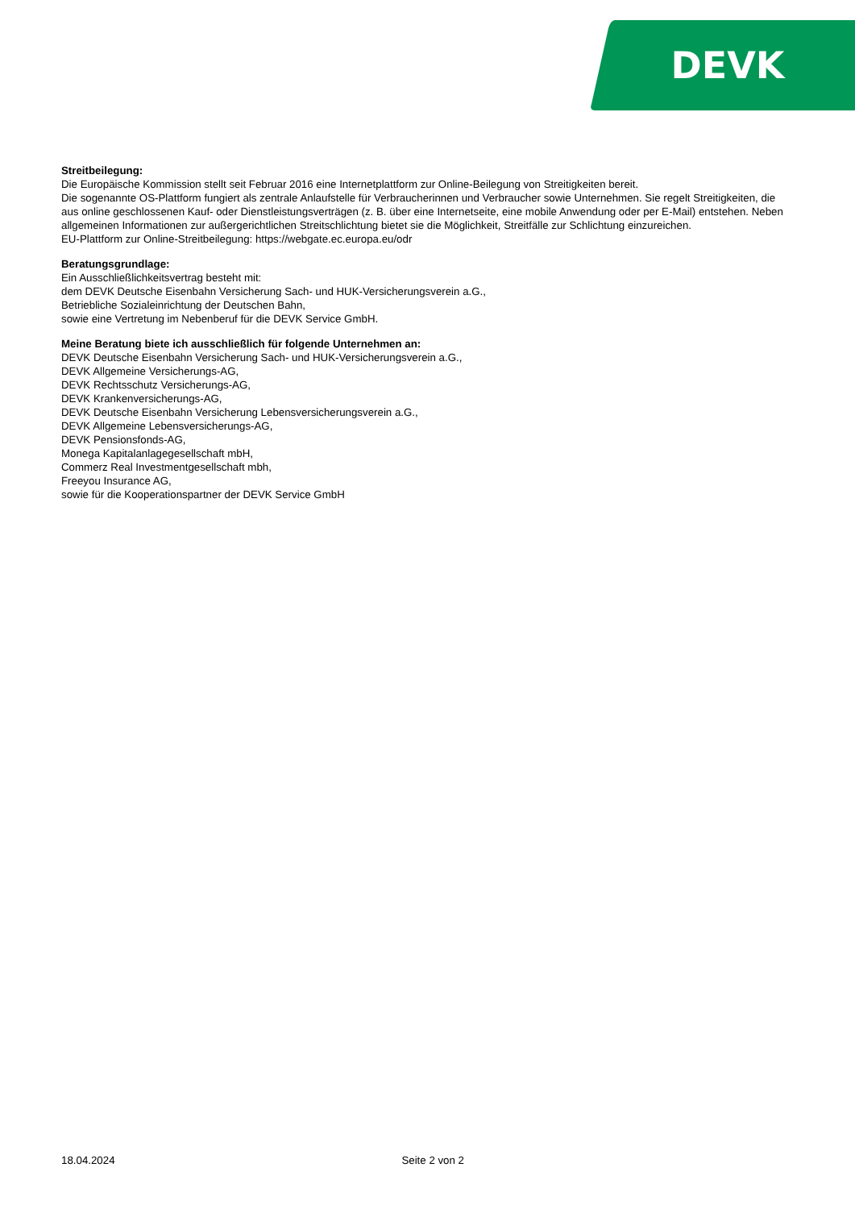DEVK
Streitbeilegung:
Die Europäische Kommission stellt seit Februar 2016 eine Internetplattform zur Online-Beilegung von Streitigkeiten bereit.
Die sogenannte OS-Plattform fungiert als zentrale Anlaufstelle für Verbraucherinnen und Verbraucher sowie Unternehmen. Sie regelt Streitigkeiten, die aus online geschlossenen Kauf- oder Dienstleistungsverträgen (z. B. über eine Internetseite, eine mobile Anwendung oder per E-Mail) entstehen. Neben allgemeinen Informationen zur außergerichtlichen Streitschlichtung bietet sie die Möglichkeit, Streitfälle zur Schlichtung einzureichen.
EU-Plattform zur Online-Streitbeilegung: https://webgate.ec.europa.eu/odr
Beratungsgrundlage:
Ein Ausschließlichkeitsvertrag besteht mit:
dem DEVK Deutsche Eisenbahn Versicherung Sach- und HUK-Versicherungsverein a.G.,
Betriebliche Sozialeinrichtung der Deutschen Bahn,
sowie eine Vertretung im Nebenberuf für die DEVK Service GmbH.
Meine Beratung biete ich ausschließlich für folgende Unternehmen an:
DEVK Deutsche Eisenbahn Versicherung Sach- und HUK-Versicherungsverein a.G.,
DEVK Allgemeine Versicherungs-AG,
DEVK Rechtsschutz Versicherungs-AG,
DEVK Krankenversicherungs-AG,
DEVK Deutsche Eisenbahn Versicherung Lebensversicherungsverein a.G.,
DEVK Allgemeine Lebensversicherungs-AG,
DEVK Pensionsfonds-AG,
Monega Kapitalanlagegesellschaft mbH,
Commerz Real Investmentgesellschaft mbh,
Freeyou Insurance AG,
sowie für die Kooperationspartner der DEVK Service GmbH
18.04.2024 Seite 2 von 2